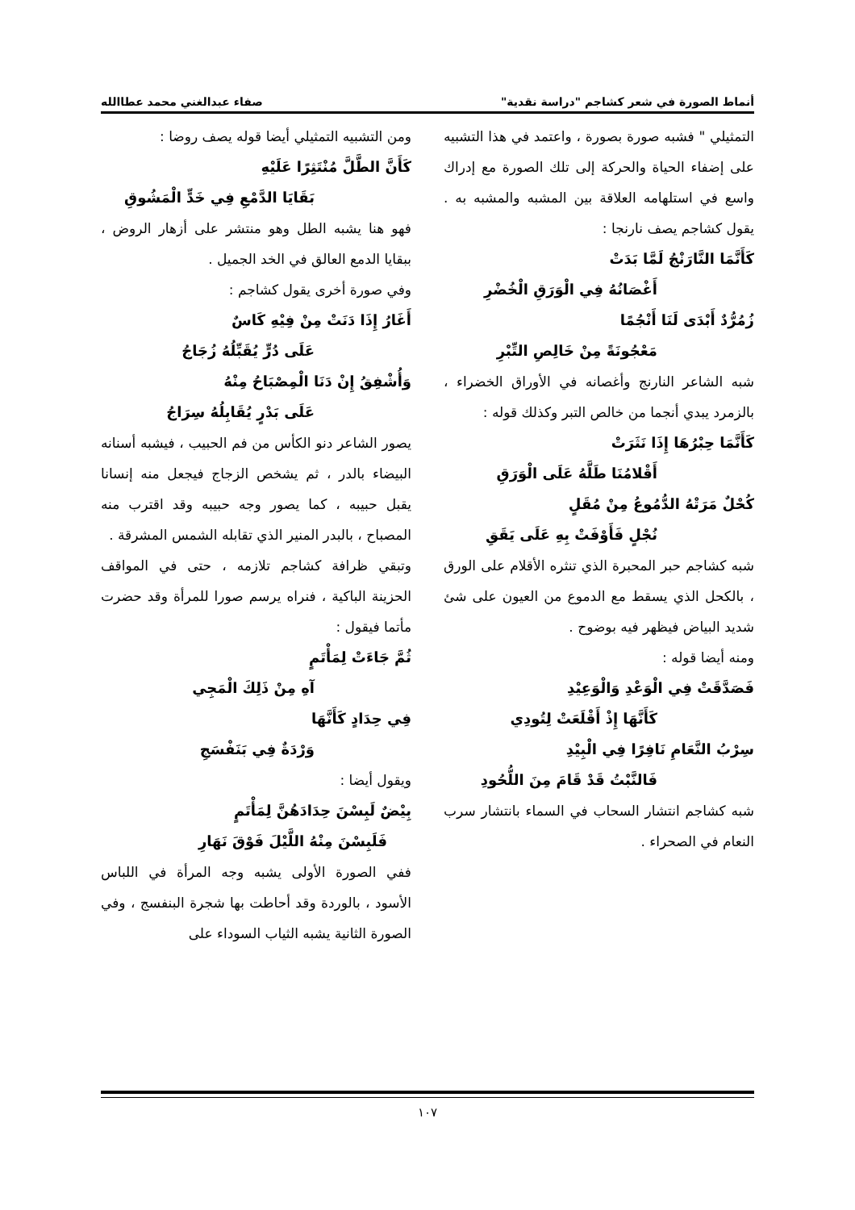أنماط الصورة في شعر كشاجم "دراسة نقدية" صفاء عبدالغني محمد عطاالله
التمثيلي " فشبه صورة بصورة ، واعتمد في هذا التشبيه على إضفاء الحياة والحركة إلى تلك الصورة مع إدراك واسع في استلهامه العلاقة بين المشبه والمشبه به . يقول كشاجم يصف نارنجا :
كَأَنَّمَا النَّارَنْجُ لَمَّا بَدَتْ
أَغْصَانُهُ فِي الْوَرَقِ الْخُضْرِ
زُمُرُّدٌ أَبْدَى لَنَا أَنْجُمًا
مَعْجُونَةً مِنْ خَالِصِ التِّبْرِ
شبه الشاعر النارنج وأغصانه في الأوراق الخضراء ، بالزمرد يبدي أنجما من خالص التبر وكذلك قوله :
كَأَنَّمَا حِبْرُهَا إِذَا نَثَرَتْ
أَقْلامُنَا طَلَّهُ عَلَى الْوَرَقِ
كُحْلٌ مَرَتْهُ الدُّمُوعُ مِنْ مُقَلٍ
نُجْلٍ فَأَوْفَتْ بِهِ عَلَى يَقَقِ
شبه كشاجم حبر المحبرة الذي تنثره الأقلام على الورق ، بالكحل الذي يسقط مع الدموع من العيون على شئ شديد البياض فيظهر فيه بوضوح .
ومنه أيضا قوله :
فَصَدَّقَتْ فِي الْوَعْدِ وَالْوَعِيْدِ
كَأَنَّهَا إِذْ أَقْلَعَتْ لِتُودِي
سِرْبُ النَّعَامِ نَافِرًا فِي الْبِيْدِ
فَالنَّبْتُ قَدْ قَامَ مِنَ اللُّحُودِ
شبه كشاجم انتشار السحاب في السماء بانتشار سرب النعام في الصحراء .
ومن التشبيه التمثيلي أيضا قوله يصف روضا :
كَأَنَّ الطَّلَّ مُنْتَثِرًا عَلَيْهِ
بَقَايَا الدَّمْعِ فِي خَدٍّ الْمَشُوقِ
فهو هنا يشبه الطل وهو منتشر على أزهار الروض ، ببقايا الدمع العالق في الخد الجميل .
وفي صورة أخرى يقول كشاجم :
أَغَارُ إِذَا دَنَتْ مِنْ فِيْهِ كَاسٌ
عَلَى دُرٍّ يُقَبِّلُهُ زُجَاجُ
وَأُشْفِقُ إِنْ دَنَا الْمِصْبَاحُ مِنْهُ
عَلَى بَدْرٍ يُقَابِلُهُ سِرَاجُ
يصور الشاعر دنو الكأس من فم الحبيب ، فيشبه أسنانه البيضاء بالدر ، ثم يشخص الزجاج فيجعل منه إنسانا يقبل حبيبه ، كما يصور وجه حبيبه وقد اقترب منه المصباح ، بالبدر المنير الذي تقابله الشمس المشرقة .
وتبقي ظرافة كشاجم تلازمه ، حتى في المواقف الحزينة الباكية ، فنراه يرسم صورا للمرأة وقد حضرت مأتما فيقول :
ثُمَّ جَاءَتْ لِمَأْتَمٍ
آهِ مِنْ ذَلِكَ الْمَجِي
فِي حِدَادٍ كَأَنَّهَا
وَرْدَةٌ فِي بَنَفْسَجِ
ويقول أيضا :
بِيْضٌ لَبِسْنَ حِدَادَهُنَّ لِمَأْتَمٍ
فَلَبِسْنَ مِنْهُ اللَّيْلَ فَوْقَ نَهَارِ
ففي الصورة الأولى يشبه وجه المرأة في اللباس الأسود ، بالوردة وقد أحاطت بها شجرة البنفسج ، وفي الصورة الثانية يشبه الثياب السوداء على
١٠٧